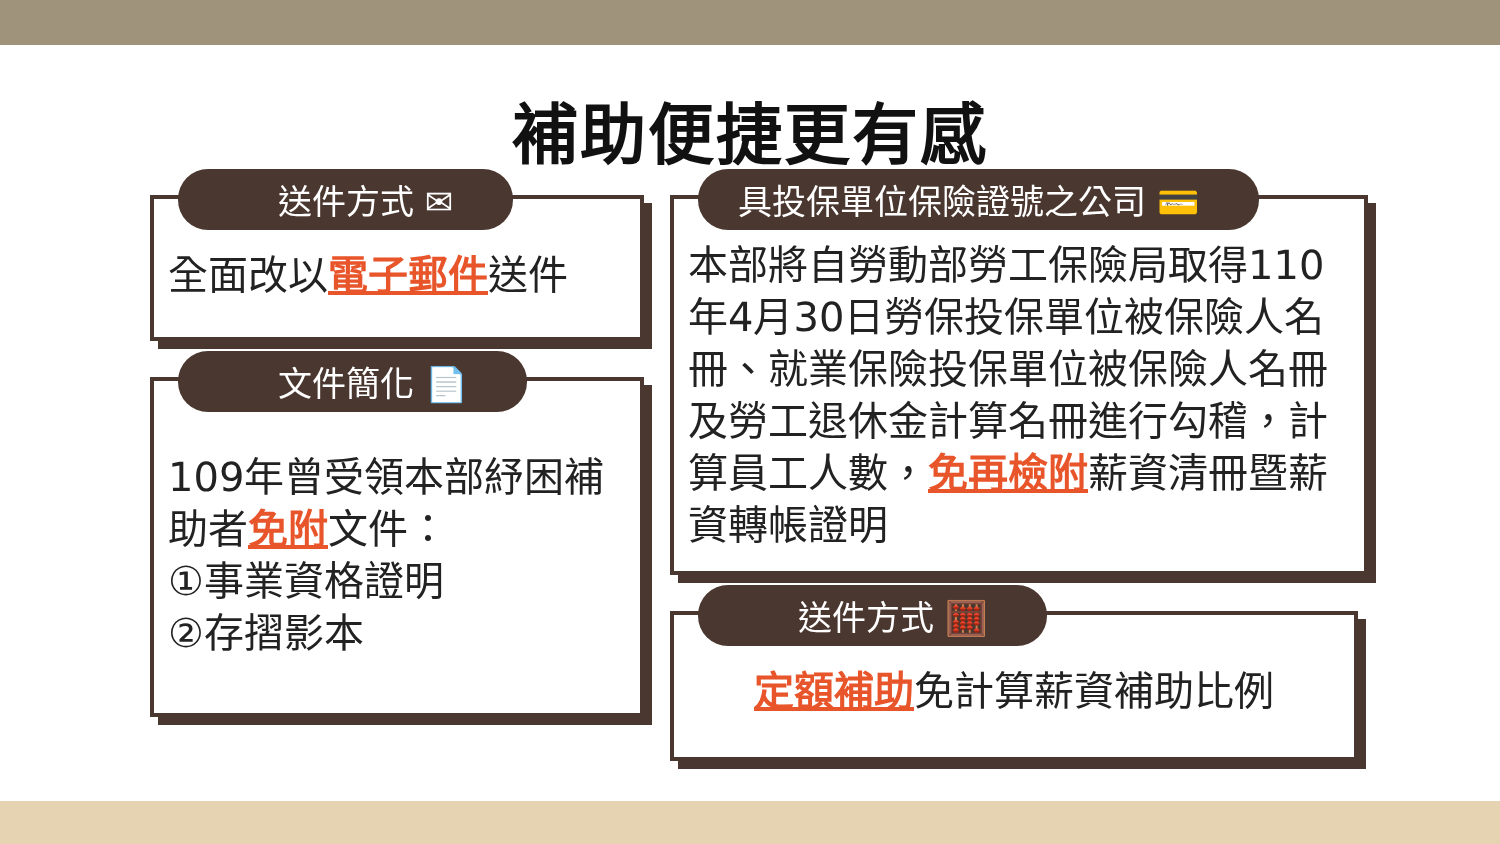補助便捷更有感
送件方式 ✉
全面改以電子郵件送件
文件簡化 📄
109年曾受領本部紓困補助者免附文件：
①事業資格證明
②存摺影本
具投保單位保險證號之公司 💳
本部將自勞動部勞工保險局取得110年4月30日勞保投保單位被保險人名冊、就業保險投保單位被保險人名冊及勞工退休金計算名冊進行勾稽，計算員工人數，免再檢附薪資清冊暨薪資轉帳證明
送件方式 🧮
定額補助免計算薪資補助比例